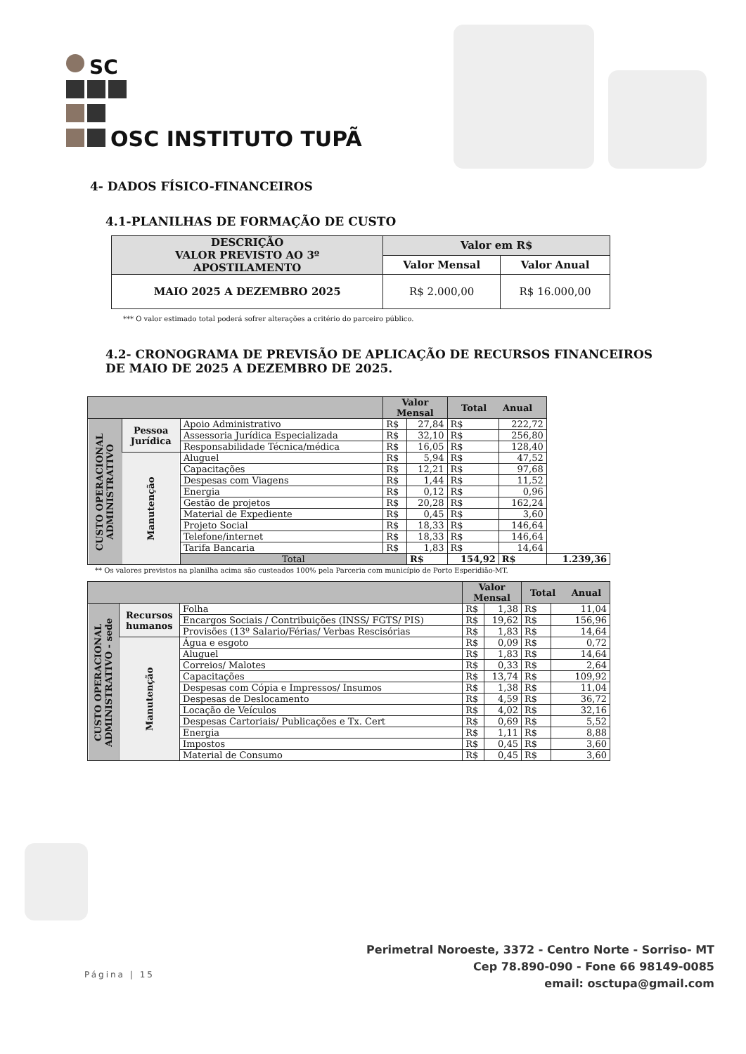SC
OSC INSTITUTO TUPÃ
4- DADOS FÍSICO-FINANCEIROS
4.1-PLANILHAS DE FORMAÇÃO DE CUSTO
| DESCRIÇÃO VALOR PREVISTO AO 3º APOSTILAMENTO | Valor em R$ | |
| --- | --- | --- |
| | Valor Mensal | Valor Anual |
| MAIO 2025 A DEZEMBRO 2025 | R$ 2.000,00 | R$ 16.000,00 |
*** O valor estimado total poderá sofrer alterações a critério do parceiro público.
4.2- CRONOGRAMA DE PREVISÃO DE APLICAÇÃO DE RECURSOS FINANCEIROS
DE MAIO DE 2025 A DEZEMBRO DE 2025.
| | | | Valor Mensal | | Total Anual | | |
| --- | --- | --- | --- | --- | --- | --- | --- |
| CUSTO OPERACIONAL ADMINISTRATIVO | Pessoa Jurídica | Apoio Administrativo | R$ | 27,84 | R$ | 222,72 | |
| | | Assessoria Jurídica Especializada | R$ | 32,10 | R$ | 256,80 | |
| | | Responsabilidade Técnica/médica | R$ | 16,05 | R$ | 128,40 | |
| | Manutenção | Aluguel | R$ | 5,94 | R$ | 47,52 | |
| | | Capacitações | R$ | 12,21 | R$ | 97,68 | |
| | | Despesas com Viagens | R$ | 1,44 | R$ | 11,52 | |
| | | Energia | R$ | 0,12 | R$ | 0,96 | |
| | | Gestão de projetos | R$ | 20,28 | R$ | 162,24 | |
| | | Material de Expediente | R$ | 0,45 | R$ | 3,60 | |
| | | Projeto Social | R$ | 18,33 | R$ | 146,64 | |
| | | Telefone/internet | R$ | 18,33 | R$ | 146,64 | |
| | | Tarifa Bancaria | R$ | 1,83 | R$ | 14,64 | |
| | | Total | | R$ | 154,92 | R$ | 1.239,36 |
** Os valores previstos na planilha acima são custeados 100% pela Parceria com município de Porto Esperidião-MT.
| | | | Valor Mensal | | Total Anual | |
| --- | --- | --- | --- | --- | --- | --- |
| CUSTO OPERACIONAL ADMINISTRATIVO - sede | Recursos humanos | Folha | R$ | 1,38 | R$ | 11,04 |
| | | Encargos Sociais / Contribuições (INSS/ FGTS/ PIS) | R$ | 19,62 | R$ | 156,96 |
| | | Provisões (13º Salario/Férias/ Verbas Rescisórias | R$ | 1,83 | R$ | 14,64 |
| | Manutenção | Água e esgoto | R$ | 0,09 | R$ | 0,72 |
| | | Aluguel | R$ | 1,83 | R$ | 14,64 |
| | | Correios/ Malotes | R$ | 0,33 | R$ | 2,64 |
| | | Capacitações | R$ | 13,74 | R$ | 109,92 |
| | | Despesas com Cópia e Impressos/ Insumos | R$ | 1,38 | R$ | 11,04 |
| | | Despesas de Deslocamento | R$ | 4,59 | R$ | 36,72 |
| | | Locação de Veículos | R$ | 4,02 | R$ | 32,16 |
| | | Despesas Cartoriais/ Publicações e Tx. Cert | R$ | 0,69 | R$ | 5,52 |
| | | Energia | R$ | 1,11 | R$ | 8,88 |
| | | Impostos | R$ | 0,45 | R$ | 3,60 |
| | | Material de Consumo | R$ | 0,45 | R$ | 3,60 |
Página | 15
Perimetral Noroeste, 3372 - Centro Norte - Sorriso- MT
Cep 78.890-090 - Fone 66 98149-0085
email: osctupa@gmail.com